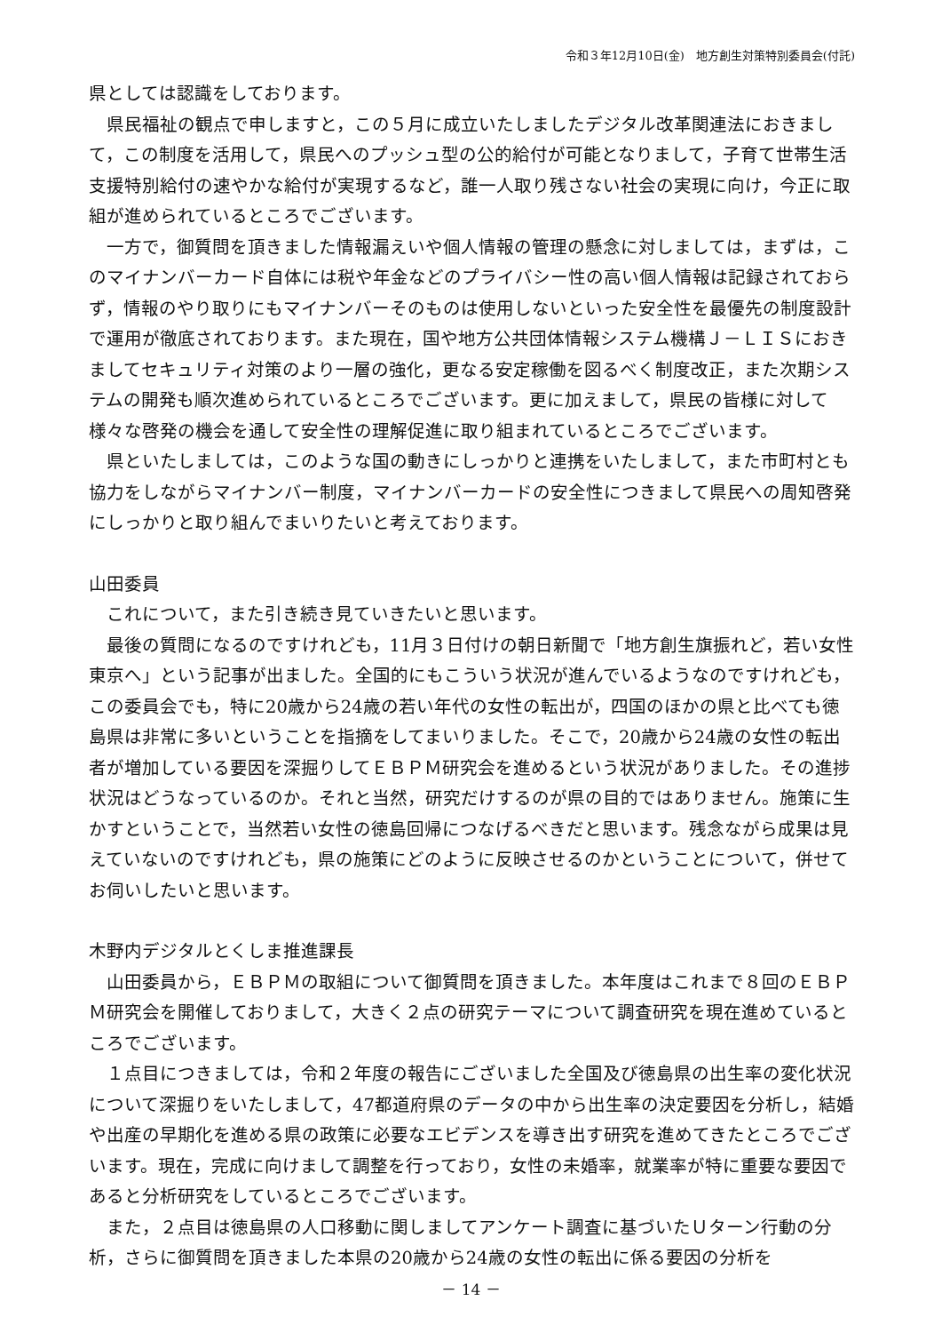令和３年12月10日(金)　地方創生対策特別委員会(付託)
県としては認識をしております。
県民福祉の観点で申しますと，この５月に成立いたしましたデジタル改革関連法におきまして，この制度を活用して，県民へのプッシュ型の公的給付が可能となりまして，子育て世帯生活支援特別給付の速やかな給付が実現するなど，誰一人取り残さない社会の実現に向け，今正に取組が進められているところでございます。
一方で，御質問を頂きました情報漏えいや個人情報の管理の懸念に対しましては，まずは，このマイナンバーカード自体には税や年金などのプライバシー性の高い個人情報は記録されておらず，情報のやり取りにもマイナンバーそのものは使用しないといった安全性を最優先の制度設計で運用が徹底されております。また現在，国や地方公共団体情報システム機構Ｊ－ＬＩＳにおきましてセキュリティ対策のより一層の強化，更なる安定稼働を図るべく制度改正，また次期システムの開発も順次進められているところでございます。更に加えまして，県民の皆様に対して様々な啓発の機会を通して安全性の理解促進に取り組まれているところでございます。
県といたしましては，このような国の動きにしっかりと連携をいたしまして，また市町村とも協力をしながらマイナンバー制度，マイナンバーカードの安全性につきまして県民への周知啓発にしっかりと取り組んでまいりたいと考えております。
山田委員
これについて，また引き続き見ていきたいと思います。
最後の質問になるのですけれども，11月３日付けの朝日新聞で「地方創生旗振れど，若い女性東京へ」という記事が出ました。全国的にもこういう状況が進んでいるようなのですけれども，この委員会でも，特に20歳から24歳の若い年代の女性の転出が，四国のほかの県と比べても徳島県は非常に多いということを指摘をしてまいりました。そこで，20歳から24歳の女性の転出者が増加している要因を深掘りしてＥＢＰＭ研究会を進めるという状況がありました。その進捗状況はどうなっているのか。それと当然，研究だけするのが県の目的ではありません。施策に生かすということで，当然若い女性の徳島回帰につなげるべきだと思います。残念ながら成果は見えていないのですけれども，県の施策にどのように反映させるのかということについて，併せてお伺いしたいと思います。
木野内デジタルとくしま推進課長
山田委員から，ＥＢＰＭの取組について御質問を頂きました。本年度はこれまで８回のＥＢＰＭ研究会を開催しておりまして，大きく２点の研究テーマについて調査研究を現在進めているところでございます。
１点目につきましては，令和２年度の報告にございました全国及び徳島県の出生率の変化状況について深掘りをいたしまして，47都道府県のデータの中から出生率の決定要因を分析し，結婚や出産の早期化を進める県の政策に必要なエビデンスを導き出す研究を進めてきたところでございます。現在，完成に向けまして調整を行っており，女性の未婚率，就業率が特に重要な要因であると分析研究をしているところでございます。
また，２点目は徳島県の人口移動に関しましてアンケート調査に基づいたＵターン行動の分析，さらに御質問を頂きました本県の20歳から24歳の女性の転出に係る要因の分析を
－ 14 －